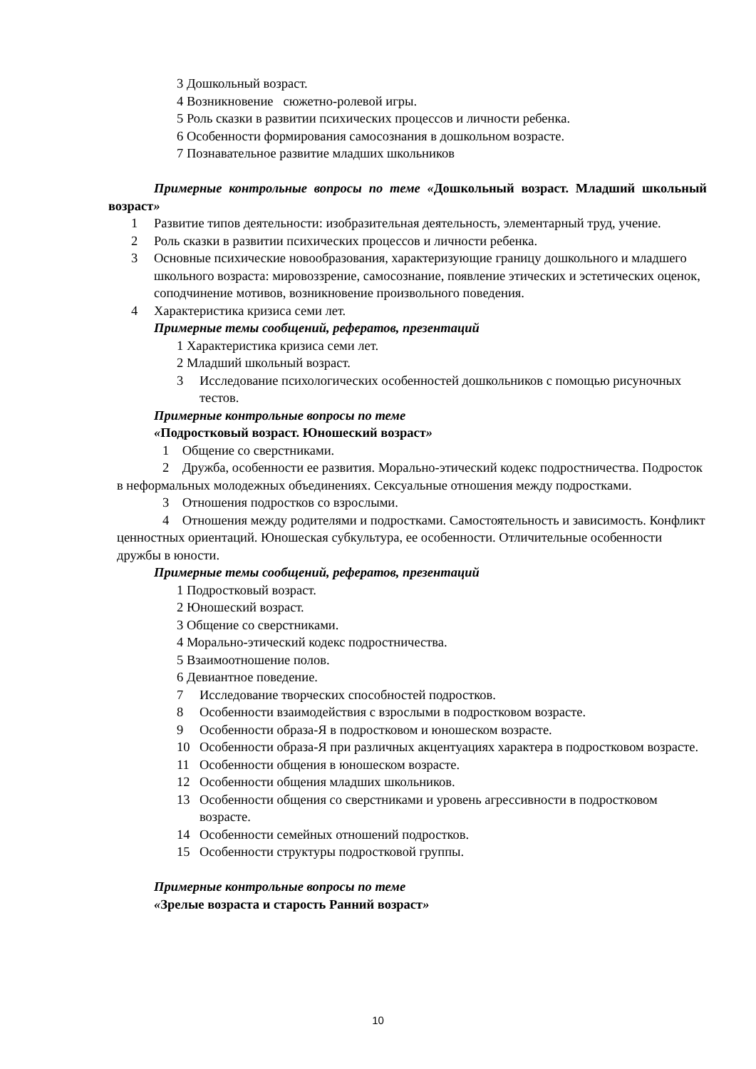3 Дошкольный возраст.
4 Возникновение сюжетно-ролевой игры.
5 Роль сказки в развитии психических процессов и личности ребенка.
6 Особенности формирования самосознания в дошкольном возрасте.
7 Познавательное развитие младших школьников
Примерные контрольные вопросы по теме «Дошкольный возраст. Младший школьный возраст»
1 Развитие типов деятельности: изобразительная деятельность, элементарный труд, учение.
2 Роль сказки в развитии психических процессов и личности ребенка.
3 Основные психические новообразования, характеризующие границу дошкольного и младшего школьного возраста: мировоззрение, самосознание, появление этических и эстетических оценок, соподчинение мотивов, возникновение произвольного поведения.
4 Характеристика кризиса семи лет.
Примерные темы сообщений, рефератов, презентаций
1 Характеристика кризиса семи лет.
2 Младший школьный возраст.
3 Исследование психологических особенностей дошкольников с помощью рисуночных тестов.
Примерные контрольные вопросы по теме
«Подростковый возраст. Юношеский возраст»
1 Общение со сверстниками.
2 Дружба, особенности ее развития. Морально-этический кодекс подростничества. Подросток в неформальных молодежных объединениях. Сексуальные отношения между подростками.
3 Отношения подростков со взрослыми.
4 Отношения между родителями и подростками. Самостоятельность и зависимость. Конфликт ценностных ориентаций. Юношеская субкультура, ее особенности. Отличительные особенности дружбы в юности.
Примерные темы сообщений, рефератов, презентаций
1 Подростковый возраст.
2 Юношеский возраст.
3 Общение со сверстниками.
4 Морально-этический кодекс подростничества.
5 Взаимоотношение полов.
6 Девиантное поведение.
7 Исследование творческих способностей подростков.
8 Особенности взаимодействия с взрослыми в подростковом возрасте.
9 Особенности образа-Я в подростковом и юношеском возрасте.
10 Особенности образа-Я при различных акцентуациях характера в подростковом возрасте.
11 Особенности общения в юношеском возрасте.
12 Особенности общения младших школьников.
13 Особенности общения со сверстниками и уровень агрессивности в подростковом возрасте.
14 Особенности семейных отношений подростков.
15 Особенности структуры подростковой группы.
Примерные контрольные вопросы по теме
«Зрелые возраста и старость Ранний возраст»
10